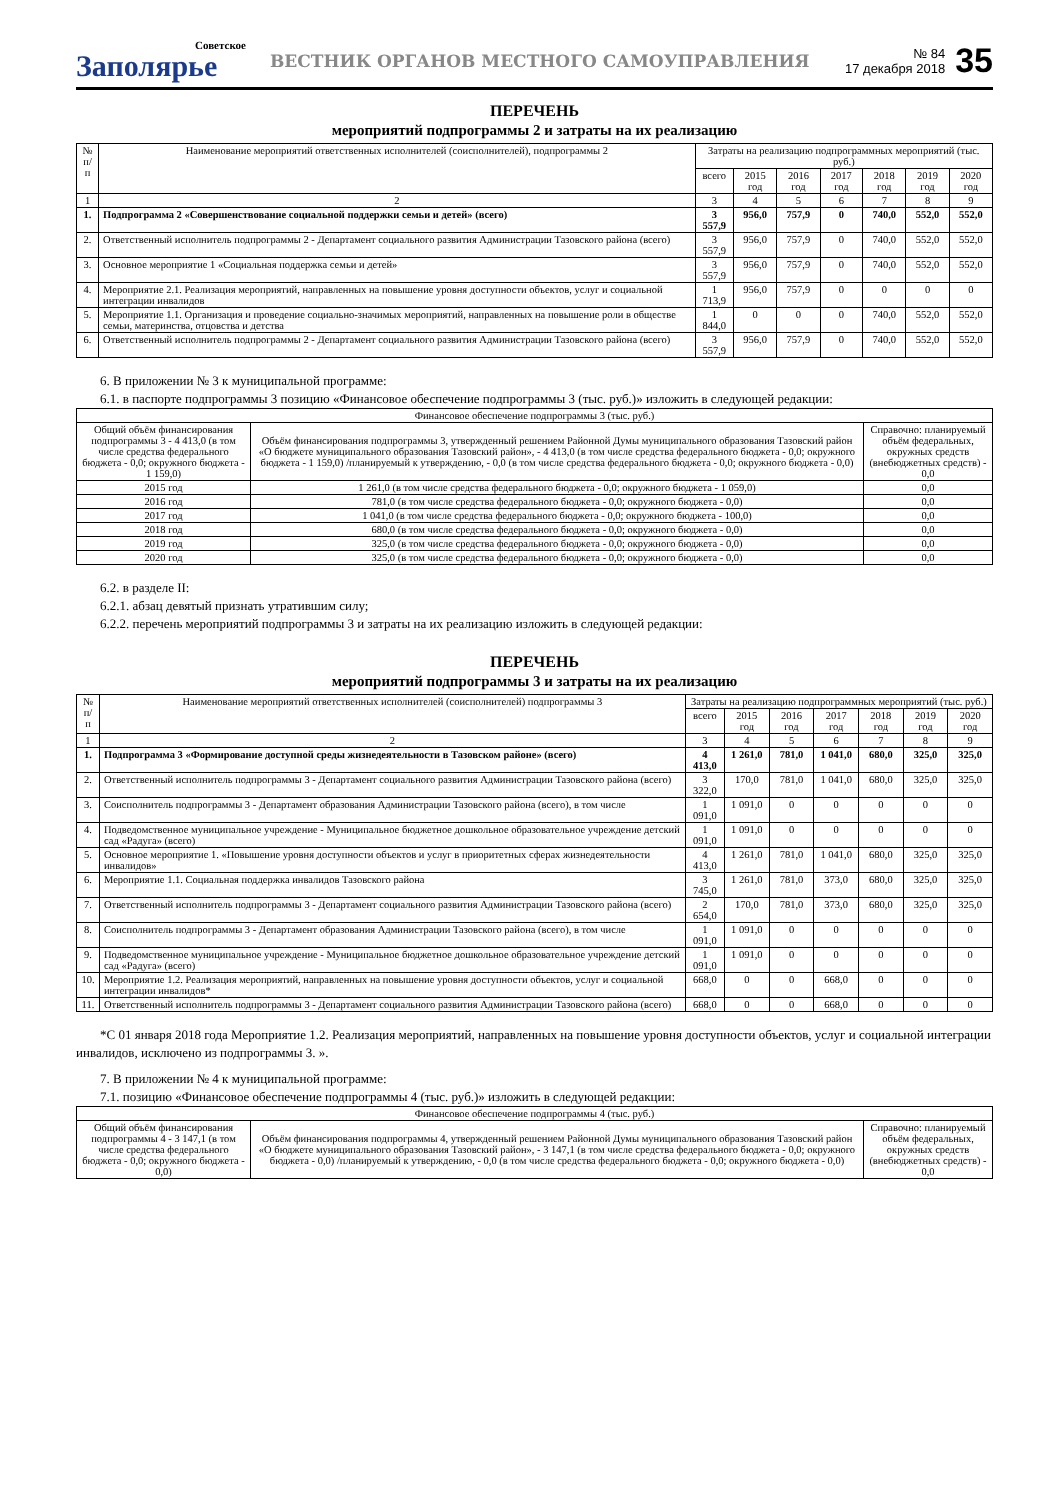Советское
Заполярье
ВЕСТНИК ОРГАНОВ МЕСТНОГО САМОУПРАВЛЕНИЯ
№ 84
17 декабря 2018
35
ПЕРЕЧЕНЬ
мероприятий подпрограммы 2 и затраты на их реализацию
| № п/п | Наименование мероприятий ответственных исполнителей (соисполнителей), подпрограммы 2 | Затраты на реализацию подпрограммных мероприятий (тыс. руб.) | | | | | | |
| --- | --- | --- | --- | --- | --- | --- | --- | --- |
| | | всего | 2015 год | 2016 год | 2017 год | 2018 год | 2019 год | 2020 год |
| 1 | 2 | 3 | 4 | 5 | 6 | 7 | 8 | 9 |
| 1. | Подпрограмма 2 «Совершенствование социальной поддержки семьи и детей» (всего) | 3 557,9 | 956,0 | 757,9 | 0 | 740,0 | 552,0 | 552,0 |
| 2. | Ответственный исполнитель подпрограммы 2 - Департамент социального развития Администрации Тазовского района (всего) | 3 557,9 | 956,0 | 757,9 | 0 | 740,0 | 552,0 | 552,0 |
| 3. | Основное мероприятие 1 «Социальная поддержка семьи и детей» | 3 557,9 | 956,0 | 757,9 | 0 | 740,0 | 552,0 | 552,0 |
| 4. | Мероприятие 2.1. Реализация мероприятий, направленных на повышение уровня доступности объектов, услуг и социальной интеграции инвалидов | 1 713,9 | 956,0 | 757,9 | 0 | 0 | 0 | 0 |
| 5. | Мероприятие 1.1. Организация и проведение социально-значимых мероприятий, направленных на повышение роли в обществе семьи, материнства, отцовства и детства | 1 844,0 | 0 | 0 | 0 | 740,0 | 552,0 | 552,0 |
| 6. | Ответственный исполнитель подпрограммы 2 - Департамент социального развития Администрации Тазовского района (всего) | 3 557,9 | 956,0 | 757,9 | 0 | 740,0 | 552,0 | 552,0 |
6. В приложении № 3 к муниципальной программе:
6.1. в паспорте подпрограммы 3 позицию «Финансовое обеспечение подпрограммы 3 (тыс. руб.)» изложить в следующей редакции:
| Финансовое обеспечение подпрограммы 3 (тыс. руб.) | | |
| Общий объём финансирования подпрограммы 3 - 4 413,0 (в том числе средства федерального бюджета - 0,0; окружного бюджета - 1 159,0) | Объём финансирования подпрограммы 3, утвержденный решением Районной Думы муниципального образования Тазовский район «О бюджете муниципального образования Тазовский район», - 4 413,0 (в том числе средства федерального бюджета - 0,0; окружного бюджета - 1 159,0) /планируемый к утверждению, - 0,0 (в том числе средства федерального бюджета - 0,0; окружного бюджета - 0,0) | Справочно: планируемый объём федеральных, окружных средств (внебюджетных средств) - 0,0 |
| 2015 год | 1 261,0 (в том числе средства федерального бюджета - 0,0; окружного бюджета - 1 059,0) | 0,0 |
| 2016 год | 781,0 (в том числе средства федерального бюджета - 0,0; окружного бюджета - 0,0) | 0,0 |
| 2017 год | 1 041,0 (в том числе средства федерального бюджета - 0,0; окружного бюджета - 100,0) | 0,0 |
| 2018 год | 680,0 (в том числе средства федерального бюджета - 0,0; окружного бюджета - 0,0) | 0,0 |
| 2019 год | 325,0 (в том числе средства федерального бюджета - 0,0; окружного бюджета - 0,0) | 0,0 |
| 2020 год | 325,0 (в том числе средства федерального бюджета - 0,0; окружного бюджета - 0,0) | 0,0 |
6.2. в разделе II:
6.2.1. абзац девятый признать утратившим силу;
6.2.2. перечень мероприятий подпрограммы 3 и затраты на их реализацию изложить в следующей редакции:
ПЕРЕЧЕНЬ
мероприятий подпрограммы 3 и затраты на их реализацию
| № п/п | Наименование мероприятий ответственных исполнителей (соисполнителей) подпрограммы 3 | Затраты на реализацию подпрограммных мероприятий (тыс. руб.) | | | | | | |
| --- | --- | --- | --- | --- | --- | --- | --- | --- |
| | | всего | 2015 год | 2016 год | 2017 год | 2018 год | 2019 год | 2020 год |
| 1 | 2 | 3 | 4 | 5 | 6 | 7 | 8 | 9 |
| 1. | Подпрограмма 3 «Формирование доступной среды жизнедеятельности в Тазовском районе» (всего) | 4 413,0 | 1 261,0 | 781,0 | 1 041,0 | 680,0 | 325,0 | 325,0 |
| 2. | Ответственный исполнитель подпрограммы 3 - Департамент социального развития Администрации Тазовского района (всего) | 3 322,0 | 170,0 | 781,0 | 1 041,0 | 680,0 | 325,0 | 325,0 |
| 3. | Соисполнитель подпрограммы 3 - Департамент образования Администрации Тазовского района (всего), в том числе | 1 091,0 | 1 091,0 | 0 | 0 | 0 | 0 | 0 |
| 4. | Подведомственное муниципальное учреждение - Муниципальное бюджетное дошкольное образовательное учреждение детский сад «Радуга» (всего) | 1 091,0 | 1 091,0 | 0 | 0 | 0 | 0 | 0 |
| 5. | Основное мероприятие 1. «Повышение уровня доступности объектов и услуг в приоритетных сферах жизнедеятельности инвалидов» | 4 413,0 | 1 261,0 | 781,0 | 1 041,0 | 680,0 | 325,0 | 325,0 |
| 6. | Мероприятие 1.1. Социальная поддержка инвалидов Тазовского района | 3 745,0 | 1 261,0 | 781,0 | 373,0 | 680,0 | 325,0 | 325,0 |
| 7. | Ответственный исполнитель подпрограммы 3 - Департамент социального развития Администрации Тазовского района (всего) | 2 654,0 | 170,0 | 781,0 | 373,0 | 680,0 | 325,0 | 325,0 |
| 8. | Соисполнитель подпрограммы 3 - Департамент образования Администрации Тазовского района (всего), в том числе | 1 091,0 | 1 091,0 | 0 | 0 | 0 | 0 | 0 |
| 9. | Подведомственное муниципальное учреждение - Муниципальное бюджетное дошкольное образовательное учреждение детский сад «Радуга» (всего) | 1 091,0 | 1 091,0 | 0 | 0 | 0 | 0 | 0 |
| 10. | Мероприятие 1.2. Реализация мероприятий, направленных на повышение уровня доступности объектов, услуг и социальной интеграции инвалидов* | 668,0 | 0 | 0 | 668,0 | 0 | 0 | 0 |
| 11. | Ответственный исполнитель подпрограммы 3 - Департамент социального развития Администрации Тазовского района (всего) | 668,0 | 0 | 0 | 668,0 | 0 | 0 | 0 |
*С 01 января 2018 года Мероприятие 1.2. Реализация мероприятий, направленных на повышение уровня доступности объектов, услуг и социальной интеграции инвалидов, исключено из подпрограммы 3. ».
7. В приложении № 4 к муниципальной программе:
7.1. позицию «Финансовое обеспечение подпрограммы 4 (тыс. руб.)» изложить в следующей редакции:
| Финансовое обеспечение подпрограммы 4 (тыс. руб.) | | |
| Общий объём финансирования подпрограммы 4 - 3 147,1 (в том числе средства федерального бюджета - 0,0; окружного бюджета - 0,0) | Объём финансирования подпрограммы 4, утвержденный решением Районной Думы муниципального образования Тазовский район «О бюджете муниципального образования Тазовский район», - 3 147,1 (в том числе средства федерального бюджета - 0,0; окружного бюджета - 0,0) /планируемый к утверждению, - 0,0 (в том числе средства федерального бюджета - 0,0; окружного бюджета - 0,0) | Справочно: планируемый объём федеральных, окружных средств (внебюджетных средств) - 0,0 |